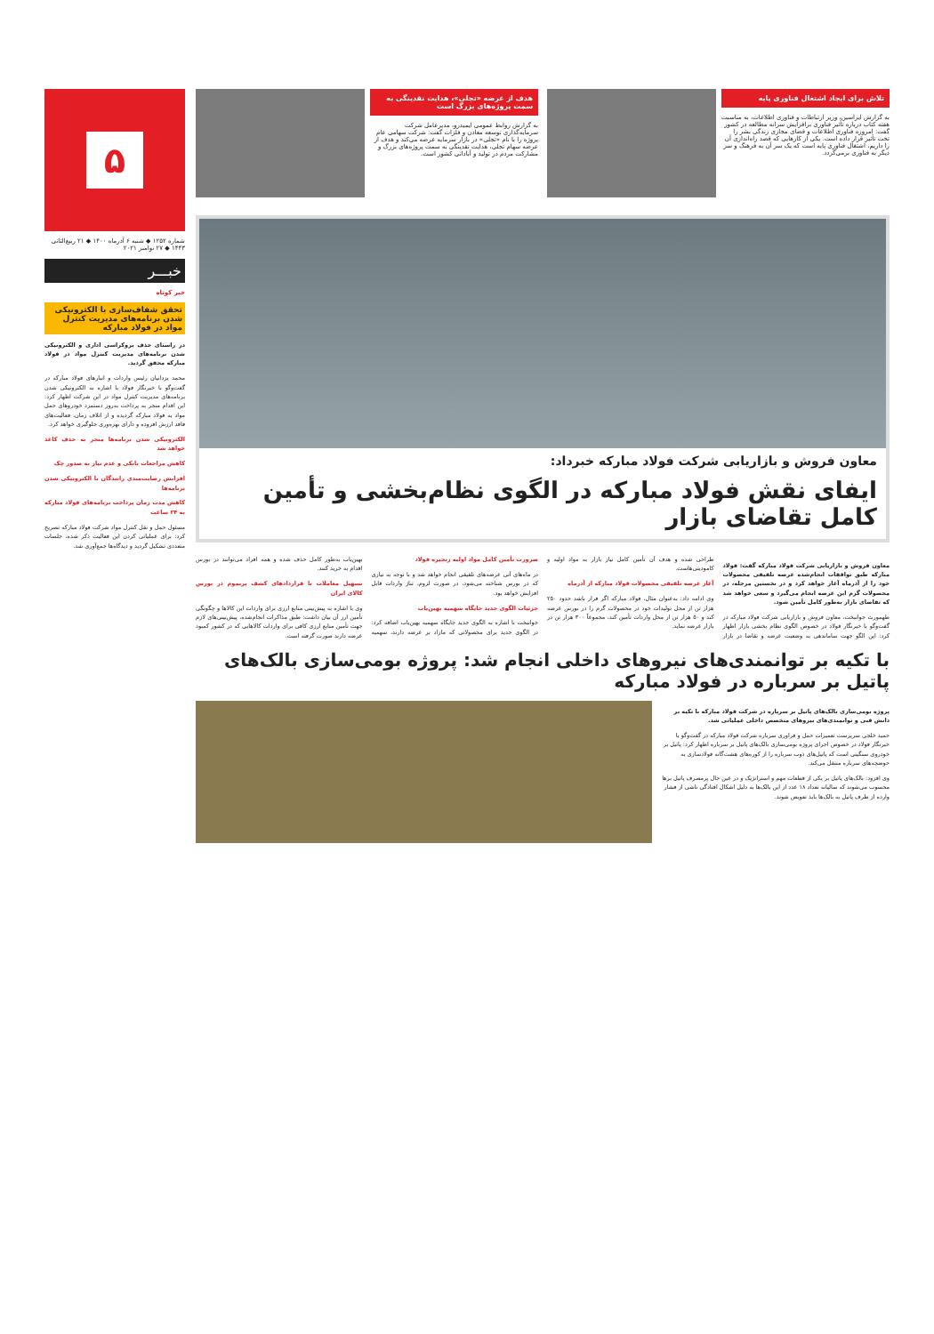تلاش برای ایجاد اشتغال فناوری پایه
به گزارش ایراسین، وزیر ارتباطات و فناوری اطلاعات، به مناسبت هفته کتاب درباره تأثیر فناوری برافزایش سرانه مطالعه در کشور گفت: امروزه فناوری اطلاعات و فضای مجازی زندگی بشر را تحت تأثیر قرار داده است. یکی از کارهایی که قصد راه‌اندازی آن را داریم، اشتغال فناوری پایه است که یک سر آن به فرهنگ و سر دیگر به فناوری برمی‌گردد.
هدف از عرضه «تجلی»، هدایت نقدینگی به سمت پروژه‌های بزرگ است
به گزارش روابط عمومی ایمیدرو، مدیرعامل شرکت سرمایه‌گذاری توسعه معادن و فلزات گفت: شرکت سهامی عام پروژه را با نام «تجلی» در بازار سرمایه عرضه می‌کند و هدف از عرضه سهام تجلی، هدایت نقدینگی به سمت پروژه‌های بزرگ و مشارکت مردم در تولید و آبادانی کشور است.
معاون فروش و بازاریابی شرکت فولاد مبارکه خبرداد:
ایفای نقش فولاد مبارکه در الگوی نظام‌بخشی و تأمین کامل تقاضای بازار
معاون فروش و بازاریابی شرکت فولاد مبارکه گفت: فولاد مبارکه طبق توافقات انجام‌شده عرضه تلفیقی محصولات خود را از آذرماه آغاز خواهد کرد و در نخستین مرحله، در محصولات گرم این عرضه انجام می‌گیرد و سعی خواهد شد که تقاضای بازار به‌طور کامل تأمین شود.
طهمورث جوانبخت، معاون فروش و بازاریابی شرکت فولاد مبارکه در گفت‌وگو با خبرنگار فولاد در خصوص الگوی نظام بخشی بازار اظهار کرد: این الگو جهت ساماندهی به وضعیت عرضه و تقاضا در بازار طراحی شده و هدف آن تأمین کامل نیاز بازار به مواد اولیه و کامودیتی‌هاست.
آغاز عرضه تلفیقی محصولات فولاد مبارکه از آذرماه
وی ادامه داد: به‌عنوان مثال، فولاد مبارکه اگر قرار باشد حدود ۲۵۰ هزار تن از محل تولیدات خود در محصولات گرم را در بورس عرضه کند و ۵۰ هزار تن از محل واردات تأمین کند، مجموعاً ۳۰۰ هزار تن در بازار عرضه نماید.
ضرورت تأمین کامل مواد اولیه زنجیره فولاد
در ماه‌های آتی عرضه‌های تلفیقی انجام خواهد شد و با توجه به نیازی که در بورس شناخته می‌شود، در صورت لزوم، تناژ واردات قابل افزایش خواهد بود.
جزئیات الگوی جدید جایگاه سهمیه بهین‌یاب
جوانبخت با اشاره به الگوی جدید جایگاه سهمیه بهین‌یاب اضافه کرد: در الگوی جدید برای محصولاتی که مازاد بر عرضه دارند، سهمیه بهین‌یاب به‌طور کامل حذف شده و همه افراد می‌توانند در بورس اقدام به خرید کنند.
تسهیل معاملات با قراردادهای کشف پریموم در بورس کالای ایران
وی با اشاره به پیش‌بینی منابع ارزی برای واردات این کالاها و چگونگی تأمین ارز آن بیان داشت: طبق مذاکرات انجام‌شده، پیش‌بینی‌های لازم جهت تأمین منابع ارزی کافی برای واردات کالاهایی که در کشور کمبود عرضه دارند صورت گرفته است.
با تکیه بر توانمندی‌های نیروهای داخلی انجام شد: پروژه بومی‌سازی بالک‌های پاتیل بر سرباره در فولاد مبارکه
پروژه بومی‌سازی بالک‌های پاتیل بر سرباره در شرکت فولاد مبارکه با تکیه بر دانش فنی و توانمندی‌های نیروهای متخصص داخلی عملیاتی شد.
حمید خلجی سرپرست تعمیرات حمل و فراوری سرباره شرکت فولاد مبارکه در گفت‌وگو با خبرنگار فولاد در خصوص اجرای پروژه بومی‌سازی بالک‌های پاتیل بر سرباره اظهار کرد: پاتیل بر خودروی سنگینی است که پاتیل‌های ذوب سرباره را از کوره‌های هشت‌گانه فولادسازی به حوضچه‌های سرباره منتقل می‌کند.
وی افزود: بالک‌های پاتیل بر یکی از قطعات مهم و استراتژیک و در عین حال پرمصرف پاتیل برها محسوب می‌شوند که سالیانه تعداد ۱۸ عدد از این بالک‌ها به دلیل اشکال افتادگی ناشی از فشار وارده از طرف پاتیل به بالک‌ها باید تعویض شوند.
۵
شماره ۱۲۵۲ ◆ شنبه ۶ آذرماه ۱۴۰۰ ◆ ۲۱ ربیع‌الثانی ۱۴۴۳ ◆ ۲۷ نوامبر ۲۰۲۱
خبـــر
خبر کوتاه
تحقق شفاف‌سازی با الکترونیکی شدن برنامه‌های مدیریت کنترل مواد در فولاد مبارکه
در راستای حذف بروکراسی اداری و الکترونیکی شدن برنامه‌های مدیریت کنترل مواد در فولاد مبارکه محقق گردید.
محمد یزدانیان رئیس واردات و انبارهای فولاد مبارکه در گفت‌وگو با خبرنگار فولاد با اشاره به الکترونیکی شدن برنامه‌های مدیریت کنترل مواد در این شرکت اظهار کرد: این اقدام منجر به پرداخت به‌روز دستمزد خودروهای حمل مواد به فولاد مبارکه گردیده و از اتلاف زمان، فعالیت‌های فاقد ارزش افزوده و دارای بهره‌وری جلوگیری خواهد کرد.
الکترونیکی شدن برنامه‌ها منجر به حذف کاغذ خواهد شد
کاهش مراجعات بانکی و عدم نیاز به صدور چک
افزایش رضایت‌مندی رانندگان با الکترونیکی شدن برنامه‌ها
کاهش مدت زمان پرداخت برنامه‌های فولاد مبارکه به ۲۴ ساعت
مسئول حمل و نقل کنترل مواد شرکت فولاد مبارکه تصریح کرد: برای عملیاتی کردن این فعالیت ذکر شده، جلسات متعددی تشکیل گردید و دیدگاه‌ها جمع‌آوری شد.